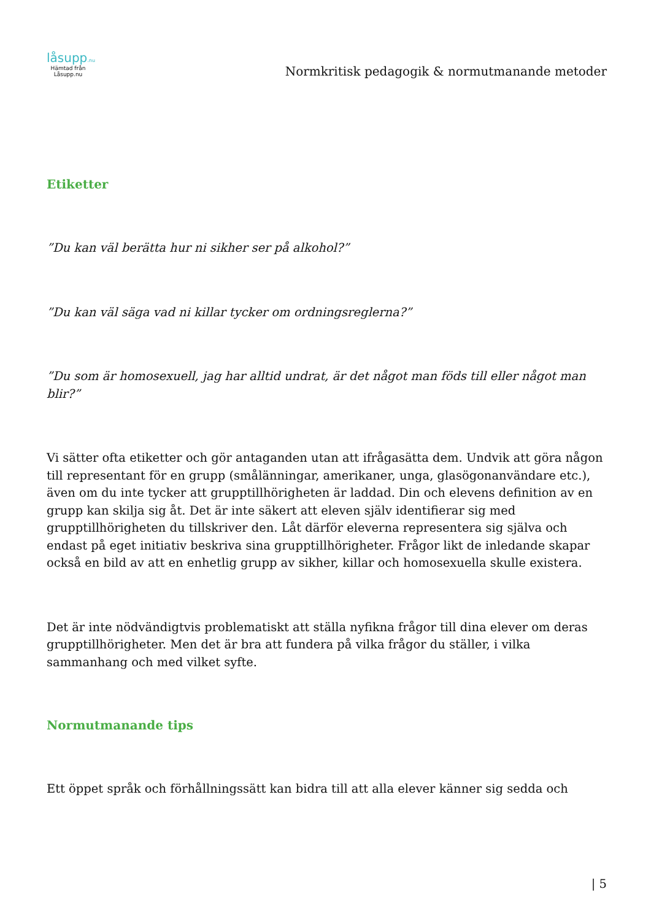låsupp.nu
Hämtad från
Låsupp.nu
Normkritisk pedagogik & normutmanande metoder
Etiketter
”Du kan väl berätta hur ni sikher ser på alkohol?”
”Du kan väl säga vad ni killar tycker om ordningsreglerna?”
”Du som är homosexuell, jag har alltid undrat, är det något man föds till eller något man blir?”
Vi sätter ofta etiketter och gör antaganden utan att ifrågasätta dem. Undvik att göra någon till representant för en grupp (smålänningar, amerikaner, unga, glasögonanvändare etc.), även om du inte tycker att grupptillhörigheten är laddad. Din och elevens definition av en grupp kan skilja sig åt. Det är inte säkert att eleven själv identifierar sig med grupptillhörigheten du tillskriver den. Låt därför eleverna representera sig själva och endast på eget initiativ beskriva sina grupptillhörigheter. Frågor likt de inledande skapar också en bild av att en enhetlig grupp av sikher, killar och homosexuella skulle existera.
Det är inte nödvändigtvis problematiskt att ställa nyfikna frågor till dina elever om deras grupptillhörigheter. Men det är bra att fundera på vilka frågor du ställer, i vilka sammanhang och med vilket syfte.
Normutmanande tips
Ett öppet språk och förhållningssätt kan bidra till att alla elever känner sig sedda och
| 5